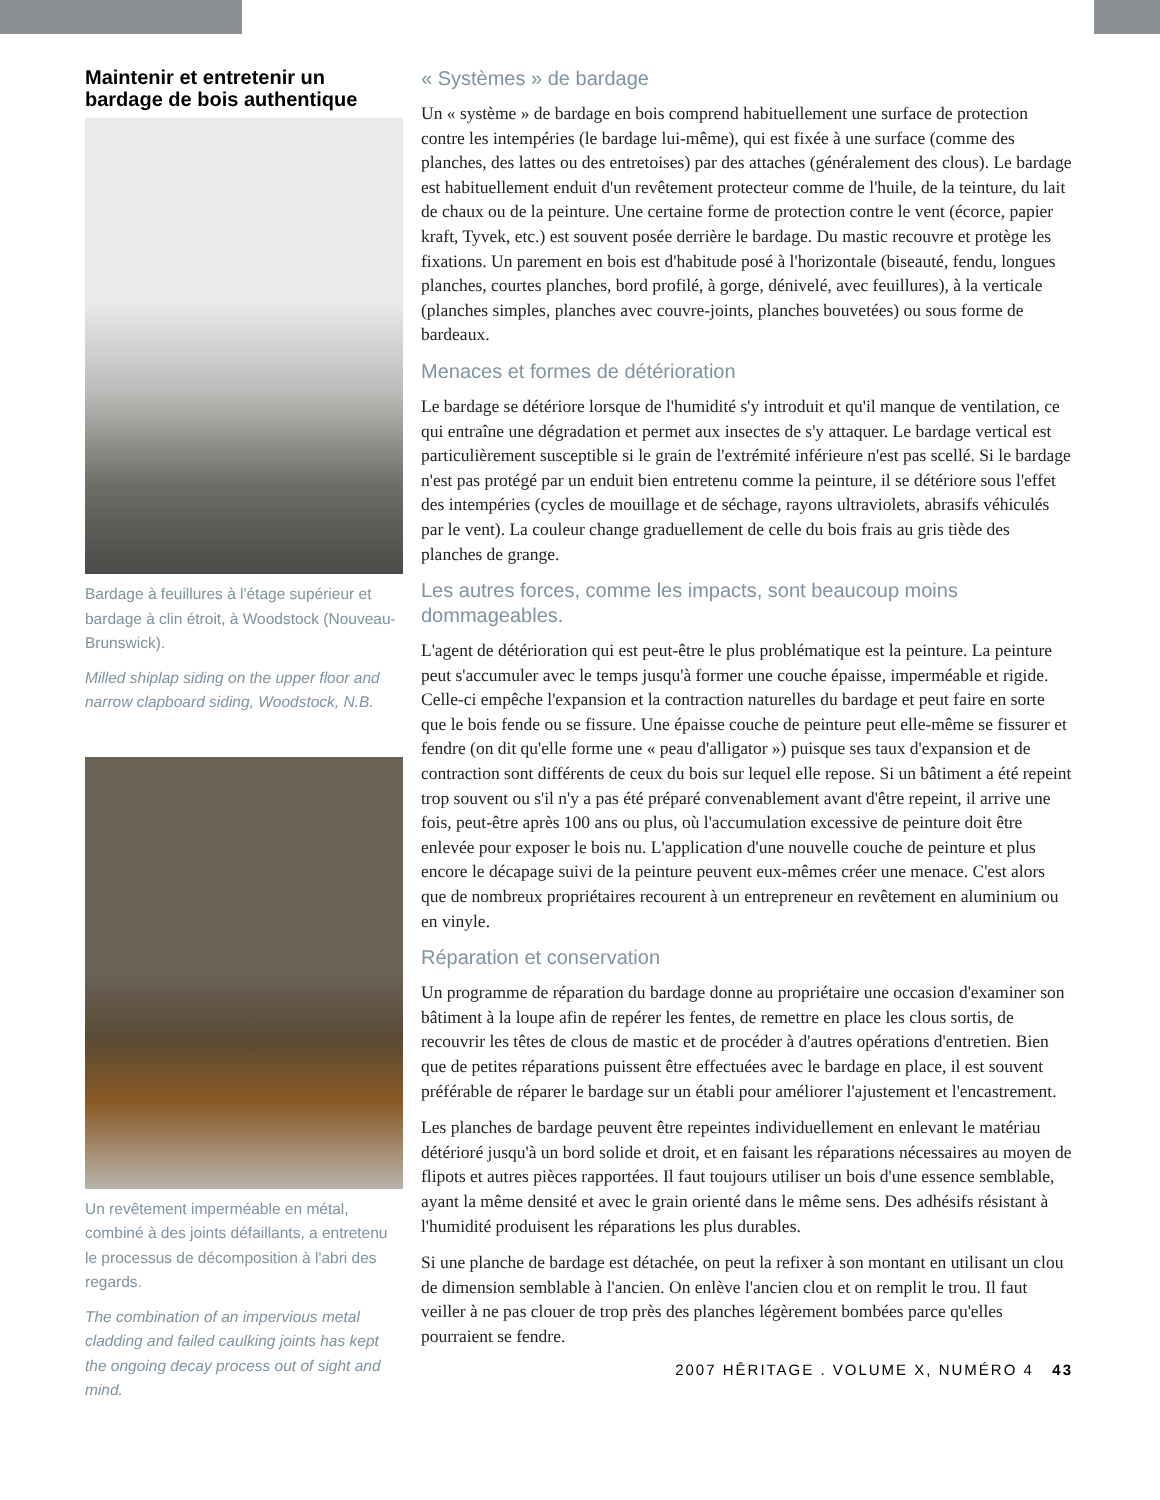Maintenir et entretenir un bardage de bois authentique
Bardage à feuillures à l'étage supérieur et bardage à clin étroit, à Woodstock (Nouveau-Brunswick).
Milled shiplap siding on the upper floor and narrow clapboard siding, Woodstock, N.B.
Un revêtement imperméable en métal, combiné à des joints défaillants, a entretenu le processus de décomposition à l'abri des regards.
The combination of an impervious metal cladding and failed caulking joints has kept the ongoing decay process out of sight and mind.
« Systèmes » de bardage
Un « système » de bardage en bois comprend habituellement une surface de protection contre les intempéries (le bardage lui-même), qui est fixée à une surface (comme des planches, des lattes ou des entretoises) par des attaches (généralement des clous). Le bardage est habituellement enduit d'un revêtement protecteur comme de l'huile, de la teinture, du lait de chaux ou de la peinture. Une certaine forme de protection contre le vent (écorce, papier kraft, Tyvek, etc.) est souvent posée derrière le bardage. Du mastic recouvre et protège les fixations. Un parement en bois est d'habitude posé à l'horizontale (biseauté, fendu, longues planches, courtes planches, bord profilé, à gorge, dénivelé, avec feuillures), à la verticale (planches simples, planches avec couvre-joints, planches bouvetées) ou sous forme de bardeaux.
Menaces et formes de détérioration
Le bardage se détériore lorsque de l'humidité s'y introduit et qu'il manque de ventilation, ce qui entraîne une dégradation et permet aux insectes de s'y attaquer. Le bardage vertical est particulièrement susceptible si le grain de l'extrémité inférieure n'est pas scellé. Si le bardage n'est pas protégé par un enduit bien entretenu comme la peinture, il se détériore sous l'effet des intempéries (cycles de mouillage et de séchage, rayons ultraviolets, abrasifs véhiculés par le vent). La couleur change graduellement de celle du bois frais au gris tiède des planches de grange.
Les autres forces, comme les impacts, sont beaucoup moins dommageables.
L'agent de détérioration qui est peut-être le plus problématique est la peinture. La peinture peut s'accumuler avec le temps jusqu'à former une couche épaisse, imperméable et rigide. Celle-ci empêche l'expansion et la contraction naturelles du bardage et peut faire en sorte que le bois fende ou se fissure. Une épaisse couche de peinture peut elle-même se fissurer et fendre (on dit qu'elle forme une « peau d'alligator ») puisque ses taux d'expansion et de contraction sont différents de ceux du bois sur lequel elle repose. Si un bâtiment a été repeint trop souvent ou s'il n'y a pas été préparé convenablement avant d'être repeint, il arrive une fois, peut-être après 100 ans ou plus, où l'accumulation excessive de peinture doit être enlevée pour exposer le bois nu. L'application d'une nouvelle couche de peinture et plus encore le décapage suivi de la peinture peuvent eux-mêmes créer une menace. C'est alors que de nombreux propriétaires recourent à un entrepreneur en revêtement en aluminium ou en vinyle.
Réparation et conservation
Un programme de réparation du bardage donne au propriétaire une occasion d'examiner son bâtiment à la loupe afin de repérer les fentes, de remettre en place les clous sortis, de recouvrir les têtes de clous de mastic et de procéder à d'autres opérations d'entretien. Bien que de petites réparations puissent être effectuées avec le bardage en place, il est souvent préférable de réparer le bardage sur un établi pour améliorer l'ajustement et l'encastrement.
Les planches de bardage peuvent être repeintes individuellement en enlevant le matériau détérioré jusqu'à un bord solide et droit, et en faisant les réparations nécessaires au moyen de flipots et autres pièces rapportées. Il faut toujours utiliser un bois d'une essence semblable, ayant la même densité et avec le grain orienté dans le même sens. Des adhésifs résistant à l'humidité produisent les réparations les plus durables.
Si une planche de bardage est détachée, on peut la refixer à son montant en utilisant un clou de dimension semblable à l'ancien. On enlève l'ancien clou et on remplit le trou. Il faut veiller à ne pas clouer de trop près des planches légèrement bombées parce qu'elles pourraient se fendre.
2007 HĒRITAGE . VOLUME X, NUMÉRO 4 43